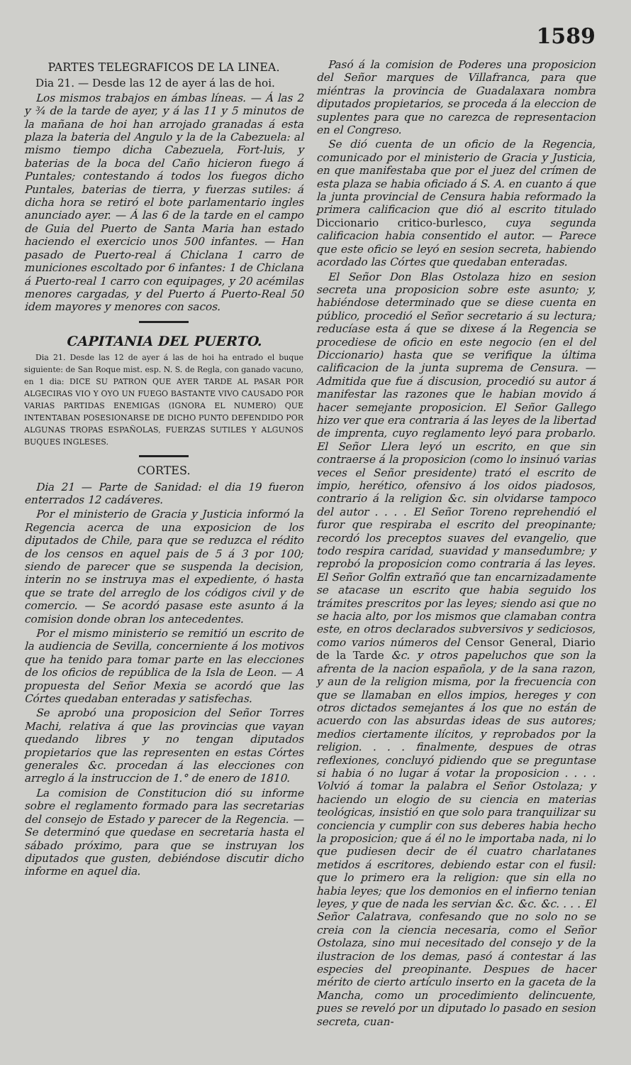1589
PARTES TELEGRAFICOS DE LA LINEA.
Dia 21. — Desde las 12 de ayer á las de hoi.
Los mismos trabajos en ámbas líneas. — Á las 2 y ¾ de la tarde de ayer, y á las 11 y 5 minutos de la mañana de hoi han arrojado granadas á esta plaza la bateria del Angulo y la de la Cabezuela: al mismo tiempo dicha Cabezuela, Fort-luis, y baterias de la boca del Caño hicieron fuego á Puntales; contestando á todos los fuegos dicho Puntales, baterias de tierra, y fuerzas sutiles: á dicha hora se retiró el bote parlamentario ingles anunciado ayer. — Á las 6 de la tarde en el campo de Guia del Puerto de Santa Maria han estado haciendo el exercicio unos 500 infantes. — Han pasado de Puerto-real á Chiclana 1 carro de municiones escoltado por 6 infantes: 1 de Chiclana á Puerto-real 1 carro con equipages, y 20 acémilas menores cargadas, y del Puerto á Puerto-Real 50 idem mayores y menores con sacos.
CAPITANIA DEL PUERTO.
Dia 21. Desde las 12 de ayer á las de hoi ha entrado el buque siguiente: de San Roque mist. esp. N. S. de Regla, con ganado vacuno, en 1 dia: DICE SU PATRON QUE AYER TARDE AL PASAR POR ALGECIRAS VIO Y OYO UN FUEGO BASTANTE VIVO CAUSADO POR VARIAS PARTIDAS ENEMIGAS (IGNORA EL NUMERO) QUE INTENTABAN POSESIONARSE DE DICHO PUNTO DEFENDIDO POR ALGUNAS TROPAS ESPAÑOLAS, FUERZAS SUTILES Y ALGUNOS BUQUES INGLESES.
CORTES.
Dia 21 — Parte de Sanidad: el dia 19 fueron enterrados 12 cadáveres.
Por el ministerio de Gracia y Justicia informó la Regencia acerca de una exposicion de los diputados de Chile, para que se reduzca el rédito de los censos en aquel pais de 5 á 3 por 100; siendo de parecer que se suspenda la decision, interin no se instruya mas el expediente, ó hasta que se trate del arreglo de los códigos civil y de comercio. — Se acordó pasase este asunto á la comision donde obran los antecedentes.
Por el mismo ministerio se remitió un escrito de la audiencia de Sevilla, concerniente á los motivos que ha tenido para tomar parte en las elecciones de los oficios de república de la Isla de Leon. — A propuesta del Señor Mexia se acordó que las Córtes quedaban enteradas y satisfechas.
Se aprobó una proposicion del Señor Torres Machi, relativa á que las provincias que vayan quedando libres y no tengan diputados propietarios que las representen en estas Córtes generales &c. procedan á las elecciones con arreglo á la instruccion de 1.° de enero de 1810.
La comision de Constitucion dió su informe sobre el reglamento formado para las secretarias del consejo de Estado y parecer de la Regencia. — Se determinó que quedase en secretaria hasta el sábado próximo, para que se instruyan los diputados que gusten, debiéndose discutir dicho informe en aquel dia.
Pasó á la comision de Poderes una proposicion del Señor marques de Villafranca, para que miéntras la provincia de Guadalaxara nombra diputados propietarios, se proceda á la eleccion de suplentes para que no carezca de representacion en el Congreso.
Se dió cuenta de un oficio de la Regencia, comunicado por el ministerio de Gracia y Justicia, en que manifestaba que por el juez del crímen de esta plaza se habia oficiado á S. A. en cuanto á que la junta provincial de Censura habia reformado la primera calificacion que dió al escrito titulado Diccionario critico-burlesco, cuya segunda calificacion habia consentido el autor. — Parece que este oficio se leyó en sesion secreta, habiendo acordado las Córtes que quedaban enteradas.
El Señor Don Blas Ostolaza hizo en sesion secreta una proposicion sobre este asunto; y, habiéndose determinado que se diese cuenta en público, procedió el Señor secretario á su lectura; reducíase esta á que se dixese á la Regencia se procediese de oficio en este negocio (en el del Diccionario) hasta que se verifique la última calificacion de la junta suprema de Censura. — Admitida que fue á discusion, procedió su autor á manifestar las razones que le habian movido á hacer semejante proposicion. El Señor Gallego hizo ver que era contraria á las leyes de la libertad de imprenta, cuyo reglamento leyó para probarlo. El Señor Llera leyó un escrito, en que sin contraerse á la proposicion (como lo insinuó varias veces el Señor presidente) trató el escrito de impio, herético, ofensivo á los oidos piadosos, contrario á la religion &c. sin olvidarse tampoco del autor . . . . El Señor Toreno reprehendió el furor que respiraba el escrito del preopinante; recordó los preceptos suaves del evangelio, que todo respira caridad, suavidad y mansedumbre; y reprobó la proposicion como contraria á las leyes. El Señor Golfin extrañó que tan encarnizadamente se atacase un escrito que habia seguido los trámites prescritos por las leyes; siendo asi que no se hacia alto, por los mismos que clamaban contra este, en otros declarados subversivos y sediciosos, como varios números del Censor General, Diario de la Tarde &c. y otros papeluchos que son la afrenta de la nacion española, y de la sana razon, y aun de la religion misma, por la frecuencia con que se llamaban en ellos impios, hereges y con otros dictados semejantes á los que no están de acuerdo con las absurdas ideas de sus autores; medios ciertamente ilícitos, y reprobados por la religion. . . . finalmente, despues de otras reflexiones, concluyó pidiendo que se preguntase si habia ó no lugar á votar la proposicion . . . . Volvió á tomar la palabra el Señor Ostolaza; y haciendo un elogio de su ciencia en materias teológicas, insistió en que solo para tranquilizar su conciencia y cumplir con sus deberes habia hecho la proposicion; que á él no le importaba nada, ni lo que pudiesen decir de él cuatro charlatanes metidos á escritores, debiendo estar con el fusil: que lo primero era la religion: que sin ella no habia leyes; que los demonios en el infierno tenian leyes, y que de nada les servian &c. &c. &c. . . . El Señor Calatrava, confesando que no solo no se creia con la ciencia necesaria, como el Señor Ostolaza, sino mui necesitado del consejo y de la ilustracion de los demas, pasó á contestar á las especies del preopinante. Despues de hacer mérito de cierto artículo inserto en la gaceta de la Mancha, como un procedimiento delincuente, pues se reveló por un diputado lo pasado en sesion secreta, cuan-